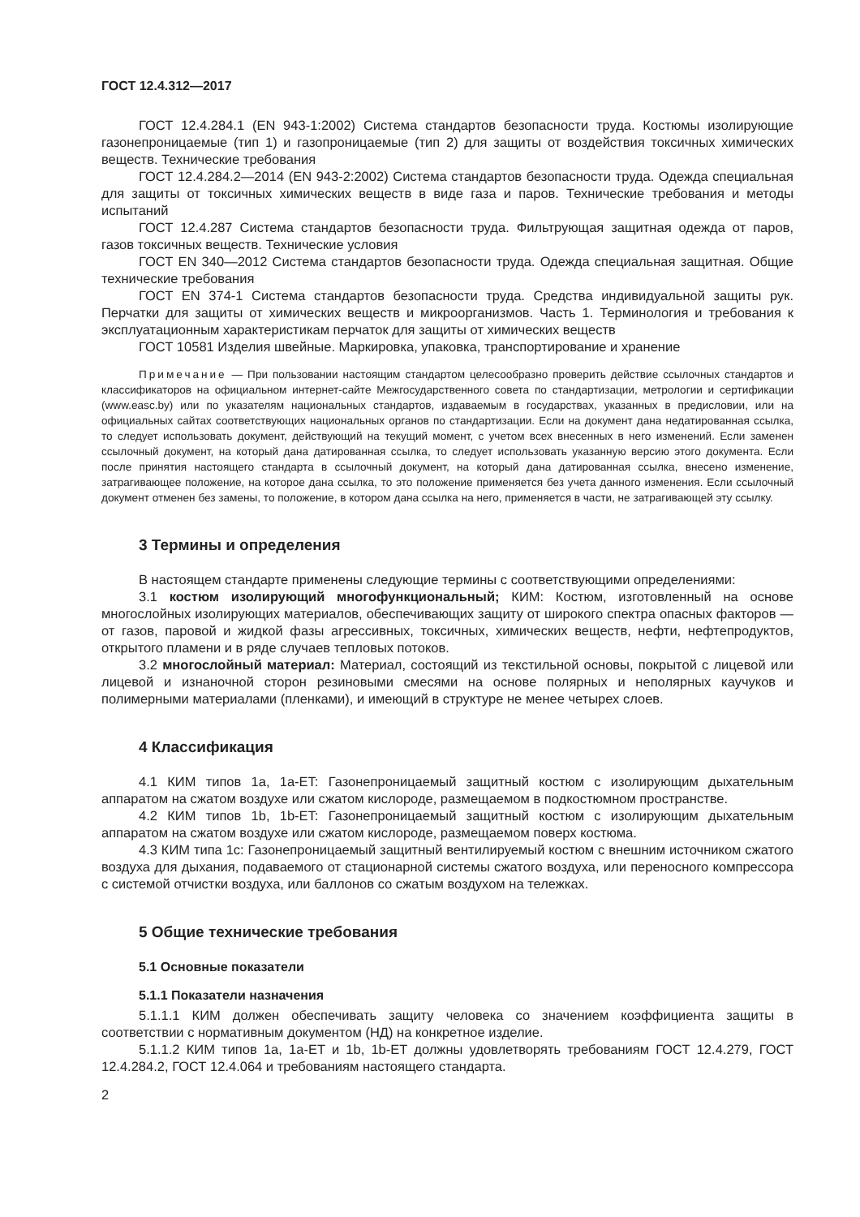ГОСТ 12.4.312—2017
ГОСТ 12.4.284.1 (EN 943-1:2002) Система стандартов безопасности труда. Костюмы изолирующие газонепроницаемые (тип 1) и газопроницаемые (тип 2) для защиты от воздействия токсичных химических веществ. Технические требования
ГОСТ 12.4.284.2—2014 (EN 943-2:2002) Система стандартов безопасности труда. Одежда специальная для защиты от токсичных химических веществ в виде газа и паров. Технические требования и методы испытаний
ГОСТ 12.4.287 Система стандартов безопасности труда. Фильтрующая защитная одежда от паров, газов токсичных веществ. Технические условия
ГОСТ EN 340—2012 Система стандартов безопасности труда. Одежда специальная защитная. Общие технические требования
ГОСТ EN 374-1 Система стандартов безопасности труда. Средства индивидуальной защиты рук. Перчатки для защиты от химических веществ и микроорганизмов. Часть 1. Терминология и требования к эксплуатационным характеристикам перчаток для защиты от химических веществ
ГОСТ 10581 Изделия швейные. Маркировка, упаковка, транспортирование и хранение
Примечание — При пользовании настоящим стандартом целесообразно проверить действие ссылочных стандартов и классификаторов на официальном интернет-сайте Межгосударственного совета по стандартизации, метрологии и сертификации (www.easc.by) или по указателям национальных стандартов, издаваемым в государствах, указанных в предисловии, или на официальных сайтах соответствующих национальных органов по стандартизации. Если на документ дана недатированная ссылка, то следует использовать документ, действующий на текущий момент, с учетом всех внесенных в него изменений. Если заменен ссылочный документ, на который дана датированная ссылка, то следует использовать указанную версию этого документа. Если после принятия настоящего стандарта в ссылочный документ, на который дана датированная ссылка, внесено изменение, затрагивающее положение, на которое дана ссылка, то это положение применяется без учета данного изменения. Если ссылочный документ отменен без замены, то положение, в котором дана ссылка на него, применяется в части, не затрагивающей эту ссылку.
3 Термины и определения
В настоящем стандарте применены следующие термины с соответствующими определениями:
3.1 костюм изолирующий многофункциональный; КИМ: Костюм, изготовленный на основе многослойных изолирующих материалов, обеспечивающих защиту от широкого спектра опасных факторов — от газов, паровой и жидкой фазы агрессивных, токсичных, химических веществ, нефти, нефтепродуктов, открытого пламени и в ряде случаев тепловых потоков.
3.2 многослойный материал: Материал, состоящий из текстильной основы, покрытой с лицевой или лицевой и изнаночной сторон резиновыми смесями на основе полярных и неполярных каучуков и полимерными материалами (пленками), и имеющий в структуре не менее четырех слоев.
4 Классификация
4.1 КИМ типов 1a, 1a-ET: Газонепроницаемый защитный костюм с изолирующим дыхательным аппаратом на сжатом воздухе или сжатом кислороде, размещаемом в подкостюмном пространстве.
4.2 КИМ типов 1b, 1b-ET: Газонепроницаемый защитный костюм с изолирующим дыхательным аппаратом на сжатом воздухе или сжатом кислороде, размещаемом поверх костюма.
4.3 КИМ типа 1c: Газонепроницаемый защитный вентилируемый костюм с внешним источником сжатого воздуха для дыхания, подаваемого от стационарной системы сжатого воздуха, или переносного компрессора с системой отчистки воздуха, или баллонов со сжатым воздухом на тележках.
5 Общие технические требования
5.1 Основные показатели
5.1.1 Показатели назначения
5.1.1.1 КИМ должен обеспечивать защиту человека со значением коэффициента защиты в соответствии с нормативным документом (НД) на конкретное изделие.
5.1.1.2 КИМ типов 1a, 1a-ET и 1b, 1b-ET должны удовлетворять требованиям ГОСТ 12.4.279, ГОСТ 12.4.284.2, ГОСТ 12.4.064 и требованиям настоящего стандарта.
2